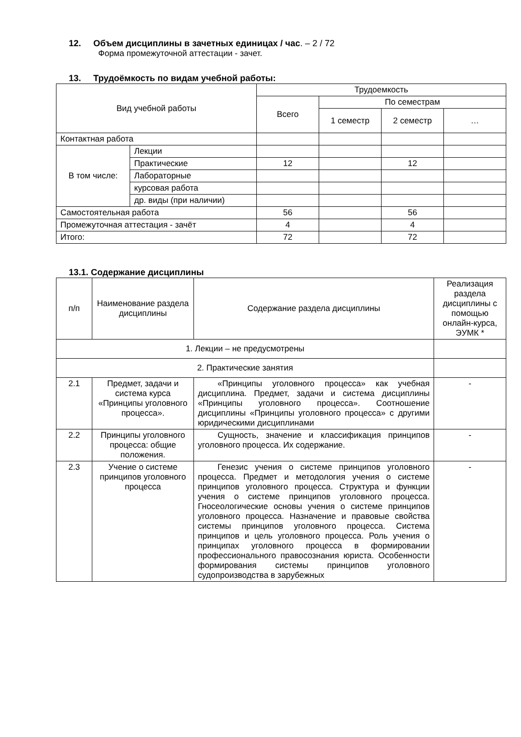12. Объем дисциплины в зачетных единицах / час. – 2 / 72
Форма промежуточной аттестации - зачет.
13. Трудоёмкость по видам учебной работы:
| Вид учебной работы | | Трудоемкость | | | |
| --- | --- | --- | --- | --- | --- |
| | | Всего | По семестрам | | |
| | | | 1 семестр | 2 семестр | … |
| Контактная работа | | | | | |
| В том числе: | Лекции | | | | |
| | Практические | 12 | | 12 | |
| | Лабораторные | | | | |
| | курсовая работа | | | | |
| | др. виды (при наличии) | | | | |
| Самостоятельная работа | | 56 | | 56 | |
| Промежуточная аттестация - зачёт | | 4 | | 4 | |
| Итого: | | 72 | | 72 | |
13.1. Содержание дисциплины
| п/п | Наименование раздела дисциплины | Содержание раздела дисциплины | Реализация раздела дисциплины с помощью онлайн-курса, ЭУМК * |
| --- | --- | --- | --- |
| 1. Лекции – не предусмотрены | | | |
| 2. Практические занятия | | | |
| 2.1 | Предмет, задачи и система курса «Принципы уголовного процесса». | «Принципы уголовного процесса» как учебная дисциплина. Предмет, задачи и система дисциплины «Принципы уголовного процесса». Соотношение дисциплины «Принципы уголовного процесса» с другими юридическими дисциплинами | - |
| 2.2 | Принципы уголовного процесса: общие положения. | Сущность, значение и классификация принципов уголовного процесса. Их содержание. | - |
| 2.3 | Учение о системе принципов уголовного процесса | Генезис учения о системе принципов уголовного процесса. Предмет и методология учения о системе принципов уголовного процесса. Структура и функции учения о системе принципов уголовного процесса. Гносеологические основы учения о системе принципов уголовного процесса. Назначение и правовые свойства системы принципов уголовного процесса. Система принципов и цель уголовного процесса. Роль учения о принципах уголовного процесса в формировании профессионального правосознания юриста. Особенности формирования системы принципов уголовного судопроизводства в зарубежных | - |